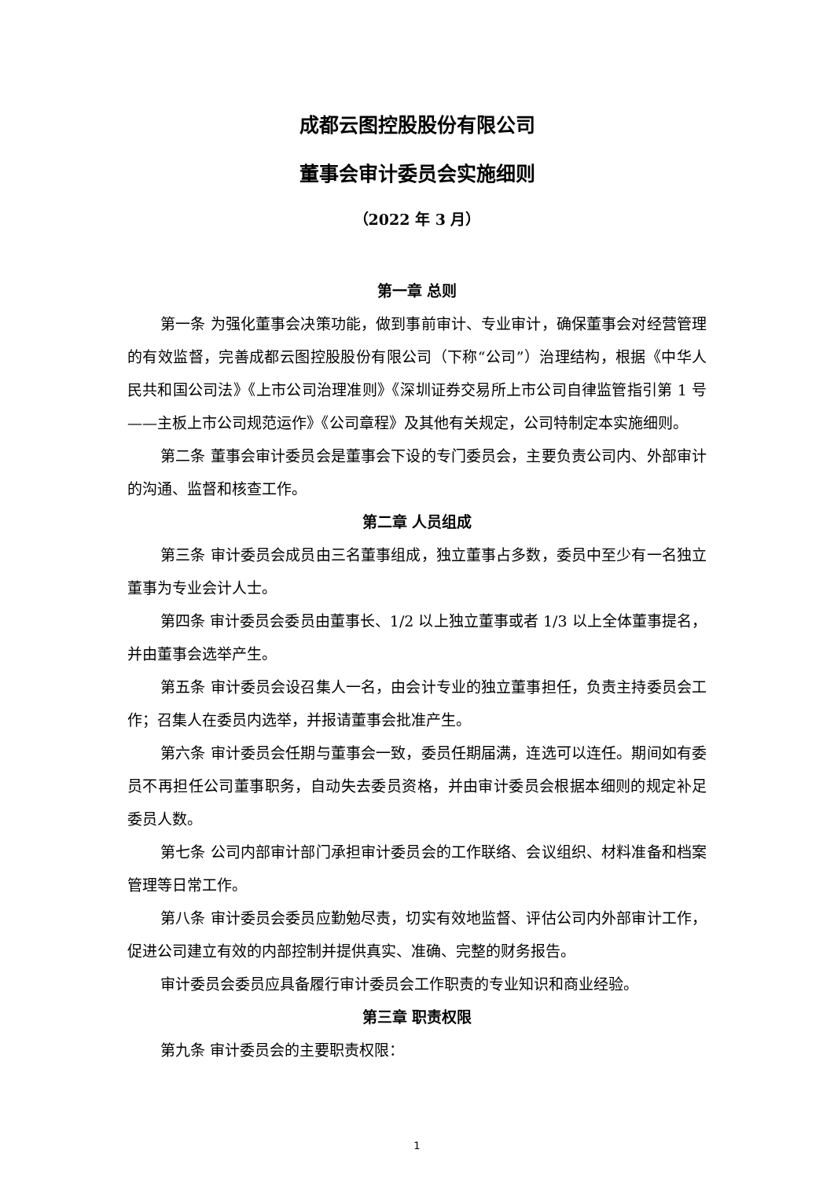成都云图控股股份有限公司
董事会审计委员会实施细则
（2022 年 3 月）
第一章 总则
第一条 为强化董事会决策功能，做到事前审计、专业审计，确保董事会对经营管理的有效监督，完善成都云图控股股份有限公司（下称“公司”）治理结构，根据《中华人民共和国公司法》《上市公司治理准则》《深圳证券交易所上市公司自律监管指引第 1 号——主板上市公司规范运作》《公司章程》及其他有关规定，公司特制定本实施细则。
第二条 董事会审计委员会是董事会下设的专门委员会，主要负责公司内、外部审计的沟通、监督和核查工作。
第二章 人员组成
第三条 审计委员会成员由三名董事组成，独立董事占多数，委员中至少有一名独立董事为专业会计人士。
第四条 审计委员会委员由董事长、1/2 以上独立董事或者 1/3 以上全体董事提名，并由董事会选举产生。
第五条 审计委员会设召集人一名，由会计专业的独立董事担任，负责主持委员会工作；召集人在委员内选举，并报请董事会批准产生。
第六条 审计委员会任期与董事会一致，委员任期届满，连选可以连任。期间如有委员不再担任公司董事职务，自动失去委员资格，并由审计委员会根据本细则的规定补足委员人数。
第七条 公司内部审计部门承担审计委员会的工作联络、会议组织、材料准备和档案管理等日常工作。
第八条 审计委员会委员应勤勉尽责，切实有效地监督、评估公司内外部审计工作，促进公司建立有效的内部控制并提供真实、准确、完整的财务报告。
审计委员会委员应具备履行审计委员会工作职责的专业知识和商业经验。
第三章 职责权限
第九条 审计委员会的主要职责权限：
1